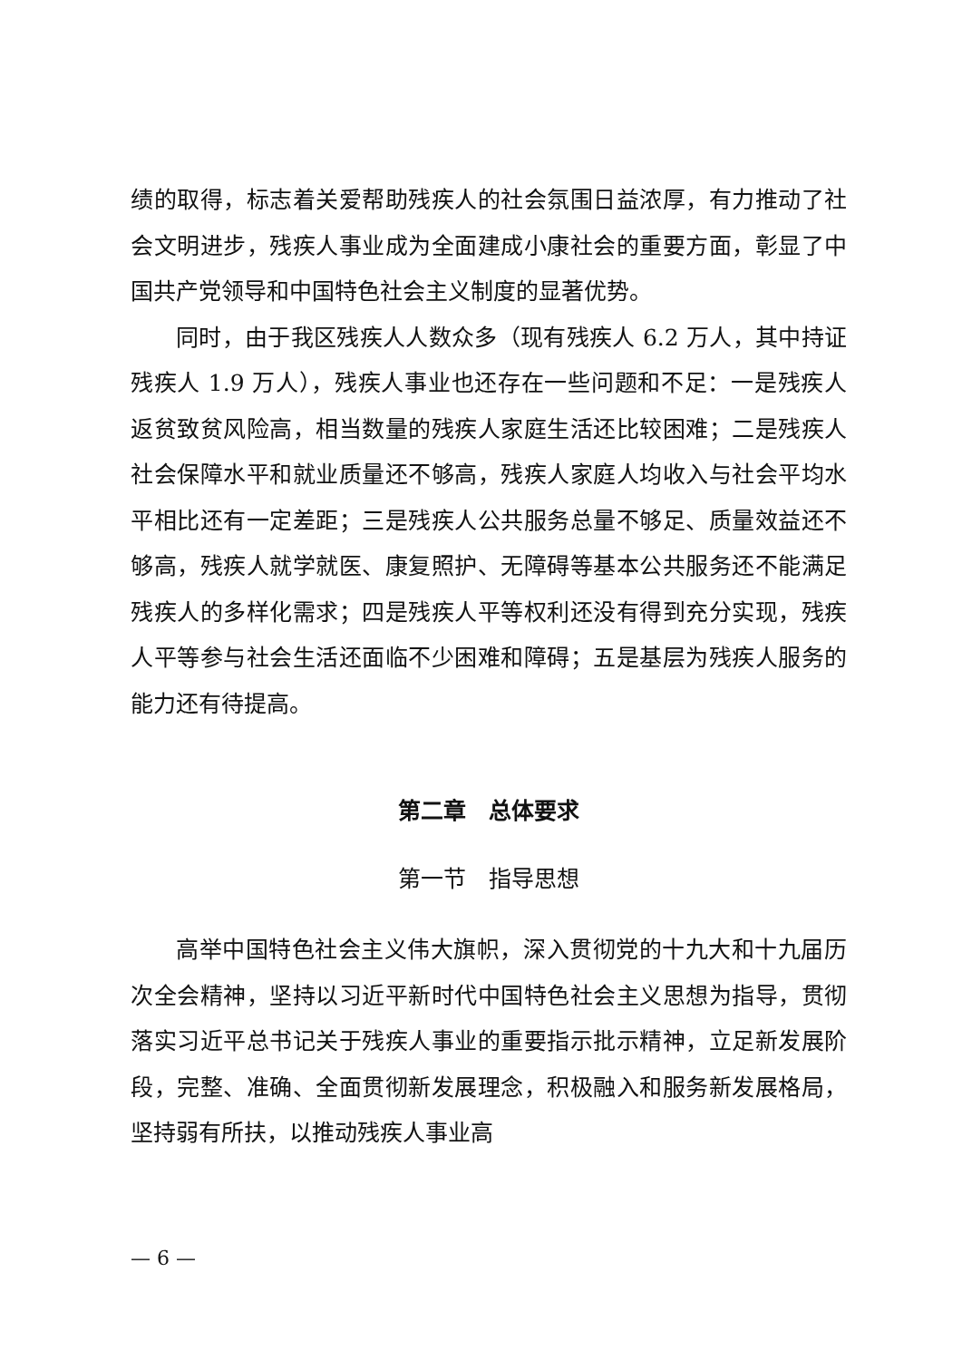绩的取得，标志着关爱帮助残疾人的社会氛围日益浓厚，有力推动了社会文明进步，残疾人事业成为全面建成小康社会的重要方面，彰显了中国共产党领导和中国特色社会主义制度的显著优势。
同时，由于我区残疾人人数众多（现有残疾人 6.2 万人，其中持证残疾人 1.9 万人），残疾人事业也还存在一些问题和不足：一是残疾人返贫致贫风险高，相当数量的残疾人家庭生活还比较困难；二是残疾人社会保障水平和就业质量还不够高，残疾人家庭人均收入与社会平均水平相比还有一定差距；三是残疾人公共服务总量不够足、质量效益还不够高，残疾人就学就医、康复照护、无障碍等基本公共服务还不能满足残疾人的多样化需求；四是残疾人平等权利还没有得到充分实现，残疾人平等参与社会生活还面临不少困难和障碍；五是基层为残疾人服务的能力还有待提高。
第二章　总体要求
第一节　指导思想
高举中国特色社会主义伟大旗帜，深入贯彻党的十九大和十九届历次全会精神，坚持以习近平新时代中国特色社会主义思想为指导，贯彻落实习近平总书记关于残疾人事业的重要指示批示精神，立足新发展阶段，完整、准确、全面贯彻新发展理念，积极融入和服务新发展格局，坚持弱有所扶，以推动残疾人事业高
— 6 —